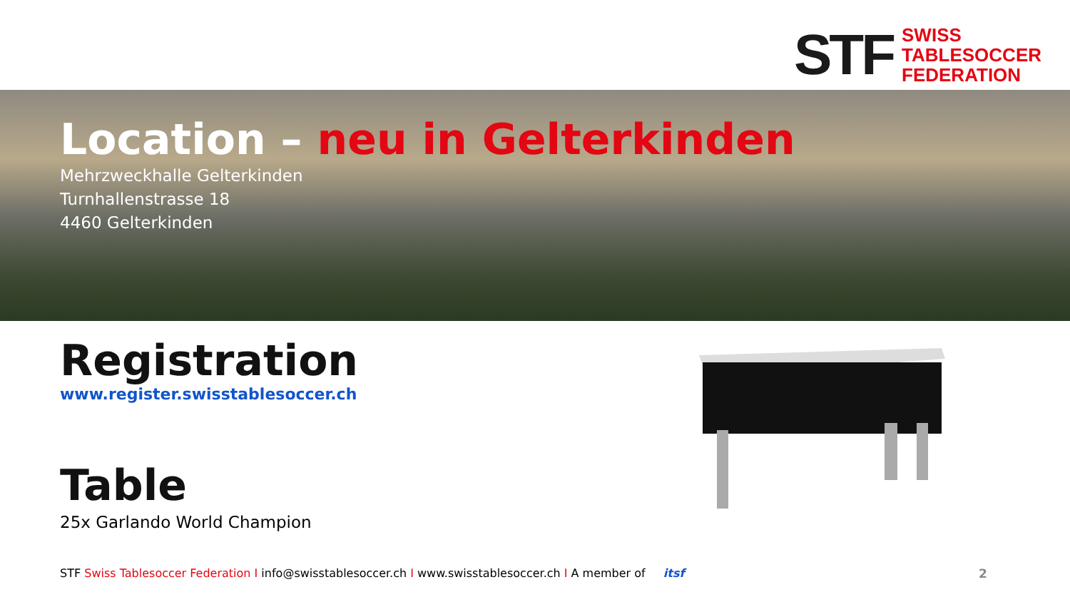STF
SWISS
TABLESOCCER
FEDERATION
Location – neu in Gelterkinden
Mehrzweckhalle Gelterkinden
Turnhallenstrasse 18
4460 Gelterkinden
Registration
www.register.swisstablesoccer.ch
Table
25x Garlando World Champion
STF Swiss Tablesoccer Federation I info@swisstablesoccer.ch I www.swisstablesoccer.ch I A member of itsf
2